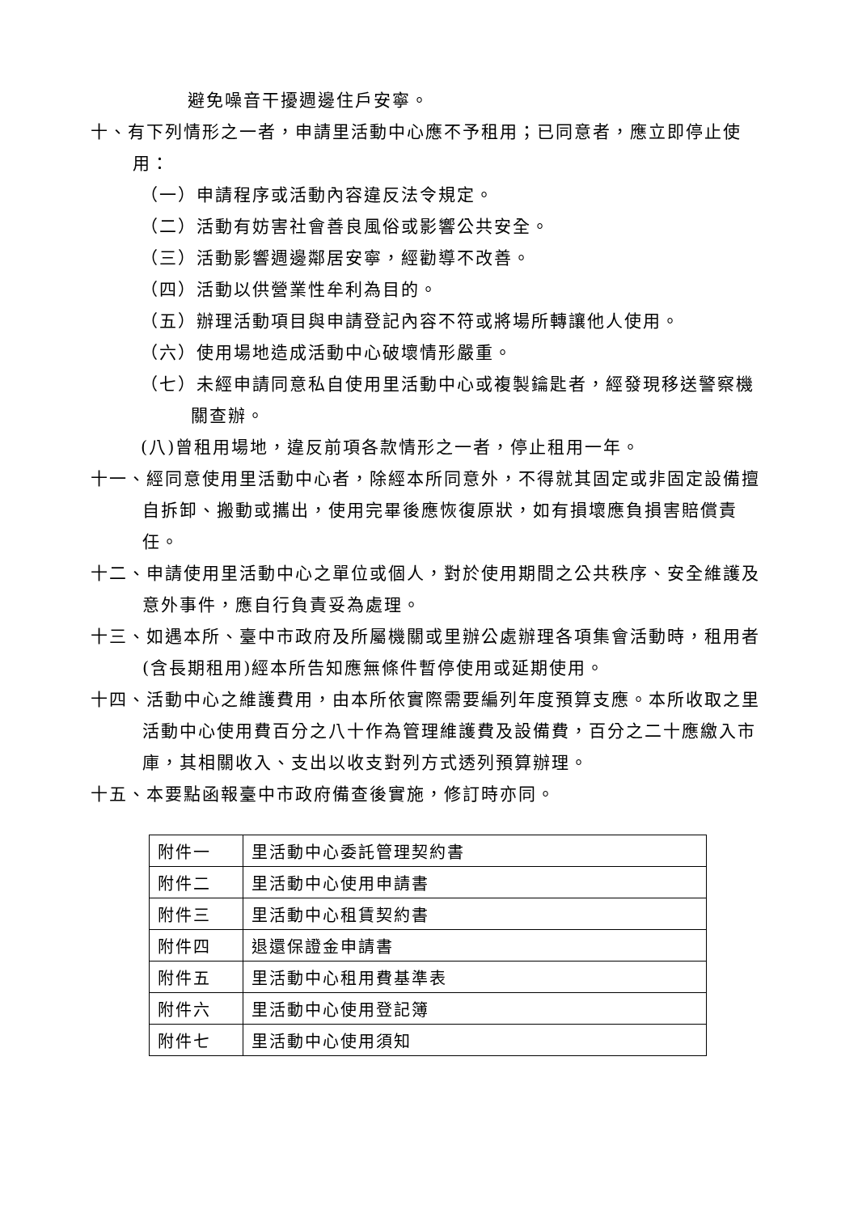避免噪音干擾週邊住戶安寧。
十、有下列情形之一者，申請里活動中心應不予租用；已同意者，應立即停止使用：
（一）申請程序或活動內容違反法令規定。
（二）活動有妨害社會善良風俗或影響公共安全。
（三）活動影響週邊鄰居安寧，經勸導不改善。
（四）活動以供營業性牟利為目的。
（五）辦理活動項目與申請登記內容不符或將場所轉讓他人使用。
（六）使用場地造成活動中心破壞情形嚴重。
（七）未經申請同意私自使用里活動中心或複製鑰匙者，經發現移送警察機關查辦。
(八)曾租用場地，違反前項各款情形之一者，停止租用一年。
十一、經同意使用里活動中心者，除經本所同意外，不得就其固定或非固定設備擅自拆卸、搬動或攜出，使用完畢後應恢復原狀，如有損壞應負損害賠償責任。
十二、申請使用里活動中心之單位或個人，對於使用期間之公共秩序、安全維護及意外事件，應自行負責妥為處理。
十三、如遇本所、臺中市政府及所屬機關或里辦公處辦理各項集會活動時，租用者(含長期租用)經本所告知應無條件暫停使用或延期使用。
十四、活動中心之維護費用，由本所依實際需要編列年度預算支應。本所收取之里活動中心使用費百分之八十作為管理維護費及設備費，百分之二十應繳入市庫，其相關收入、支出以收支對列方式透列預算辦理。
十五、本要點函報臺中市政府備查後實施，修訂時亦同。
| 附件一 | 里活動中心委託管理契約書 |
| 附件二 | 里活動中心使用申請書 |
| 附件三 | 里活動中心租賃契約書 |
| 附件四 | 退還保證金申請書 |
| 附件五 | 里活動中心租用費基準表 |
| 附件六 | 里活動中心使用登記簿 |
| 附件七 | 里活動中心使用須知 |